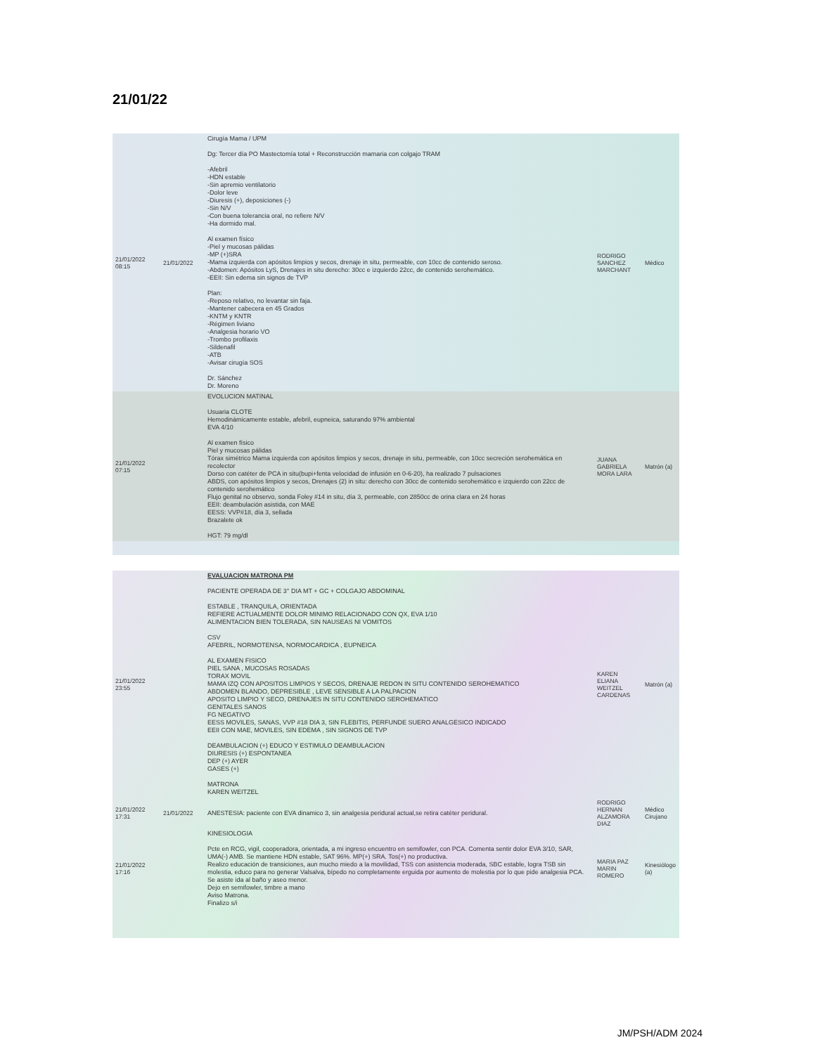21/01/22
| 21/01/2022 08:15 | 21/01/2022 | Cirugía Mama / UPM Dg: Tercer día PO Mastectomía total + Reconstrucción mamaria con colgajo TRAM -Afebril -HDN estable -Sin apremio ventilatorio -Dolor leve -Diuresis (+), deposiciones (-) -Sin N/V -Con buena tolerancia oral, no refiere N/V -Ha dormido mal. Al examen físico -Piel y mucosas pálidas -MP (+)SRA -Mama izquierda con apósitos limpios y secos, drenaje in situ, permeable, con 10cc de contenido seroso. -Abdomen: Apósitos LyS, Drenajes in situ derecho: 30cc e izquierdo 22cc, de contenido serohemático. -EEII: Sin edema sin signos de TVP Plan: -Reposo relativo, no levantar sin faja. -Mantener cabecera en 45 Grados -KNTM y KNTR -Régimen liviano -Analgesia horario VO -Trombo profilaxis -Sildenafil -ATB -Avisar cirugía SOS Dr. Sánchez Dr. Moreno | RODRIGO SANCHEZ MARCHANT | Médico |
| 21/01/2022 07:15 | | EVOLUCION MATINAL Usuaria CLOTE Hemodinámicamente estable, afebril, eupneica, saturando 97% ambiental EVA 4/10 Al examen físico Piel y mucosas pálidas Tórax simétrico Mama izquierda con apósitos limpios y secos, drenaje in situ, permeable, con 10cc secreción serohemática en recolector Dorso con catéter de PCA in situ(bupi+fenta velocidad de infusión en 0-6-20), ha realizado 7 pulsaciones ABDS, con apósitos limpios y secos, Drenajes (2) in situ: derecho con 30cc de contenido serohemático e izquierdo con 22cc de contenido serohemático Flujo genital no observo, sonda Foley #14 in situ, día 3, permeable, con 2850cc de orina clara en 24 horas EEII: deambulación asistida, con MAE EESS: VVP#18, día 3, sellada Brazalete ok HGT: 79 mg/dl | JUANA GABRIELA MORA LARA | Matrón (a) |
| 21/01/2022 23:55 | | EVALUACION MATRONA PM PACIENTE OPERADA DE 3° DIA MT + GC + COLGAJO ABDOMINAL ESTABLE , TRANQUILA, ORIENTADA REFIERE ACTUALMENTE DOLOR MINIMO RELACIONADO CON QX, EVA 1/10 ALIMENTACION BIEN TOLERADA, SIN NAUSEAS NI VOMITOS CSV AFEBRIL, NORMOTENSA, NORMOCARDICA , EUPNEICA AL EXAMEN FISICO PIEL SANA , MUCOSAS ROSADAS TORAX MOVIL MAMA IZQ CON APOSITOS LIMPIOS Y SECOS, DRENAJE REDON IN SITU CONTENIDO SEROHEMATICO ABDOMEN BLANDO, DEPRESIBLE , LEVE SENSIBLE A LA PALPACION APOSITO LIMPIO Y SECO, DRENAJES IN SITU CONTENIDO SEROHEMATICO GENITALES SANOS FG NEGATIVO EESS MOVILES, SANAS, VVP #18 DIA 3, SIN FLEBITIS, PERFUNDE SUERO ANALGESICO INDICADO EEII CON MAE, MOVILES, SIN EDEMA , SIN SIGNOS DE TVP DEAMBULACION (+) EDUCO Y ESTIMULO DEAMBULACION DIURESIS (+) ESPONTANEA DEP (+) AYER GASES (+) MATRONA KAREN WEITZEL | KAREN ELIANA WEITZEL CARDENAS | Matrón (a) |
| 21/01/2022 17:31 | 21/01/2022 | ANESTESIA: paciente con EVA dinamico 3, sin analgesia peridural actual,se retira catéter peridural. | RODRIGO HERNAN ALZAMORA DIAZ | Médico Cirujano |
| 21/01/2022 17:16 | | KINESIOLOGIA Pcte en RCG, vigil, cooperadora, orientada, a mi ingreso encuentro en semifowler, con PCA. Comenta sentir dolor EVA 3/10, SAR, UMA(-) AMB. Se mantiene HDN estable, SAT 96%. MP(+) SRA. Tos(+) no productiva. Realizo educación de transiciones, aun mucho miedo a la movilidad, TSS con asistencia moderada, SBC estable, logra TSB sin molestia, educo para no generar Valsalva, bípedo no completamente erguida por aumento de molestia por lo que pide analgesia PCA. Se asiste ida al baño y aseo menor. Dejo en semifowler, timbre a mano Aviso Matrona. Finalizo s/i | MARIA PAZ MARIN ROMERO | Kinesiólogo (a) |
JM/PSH/ADM 2024